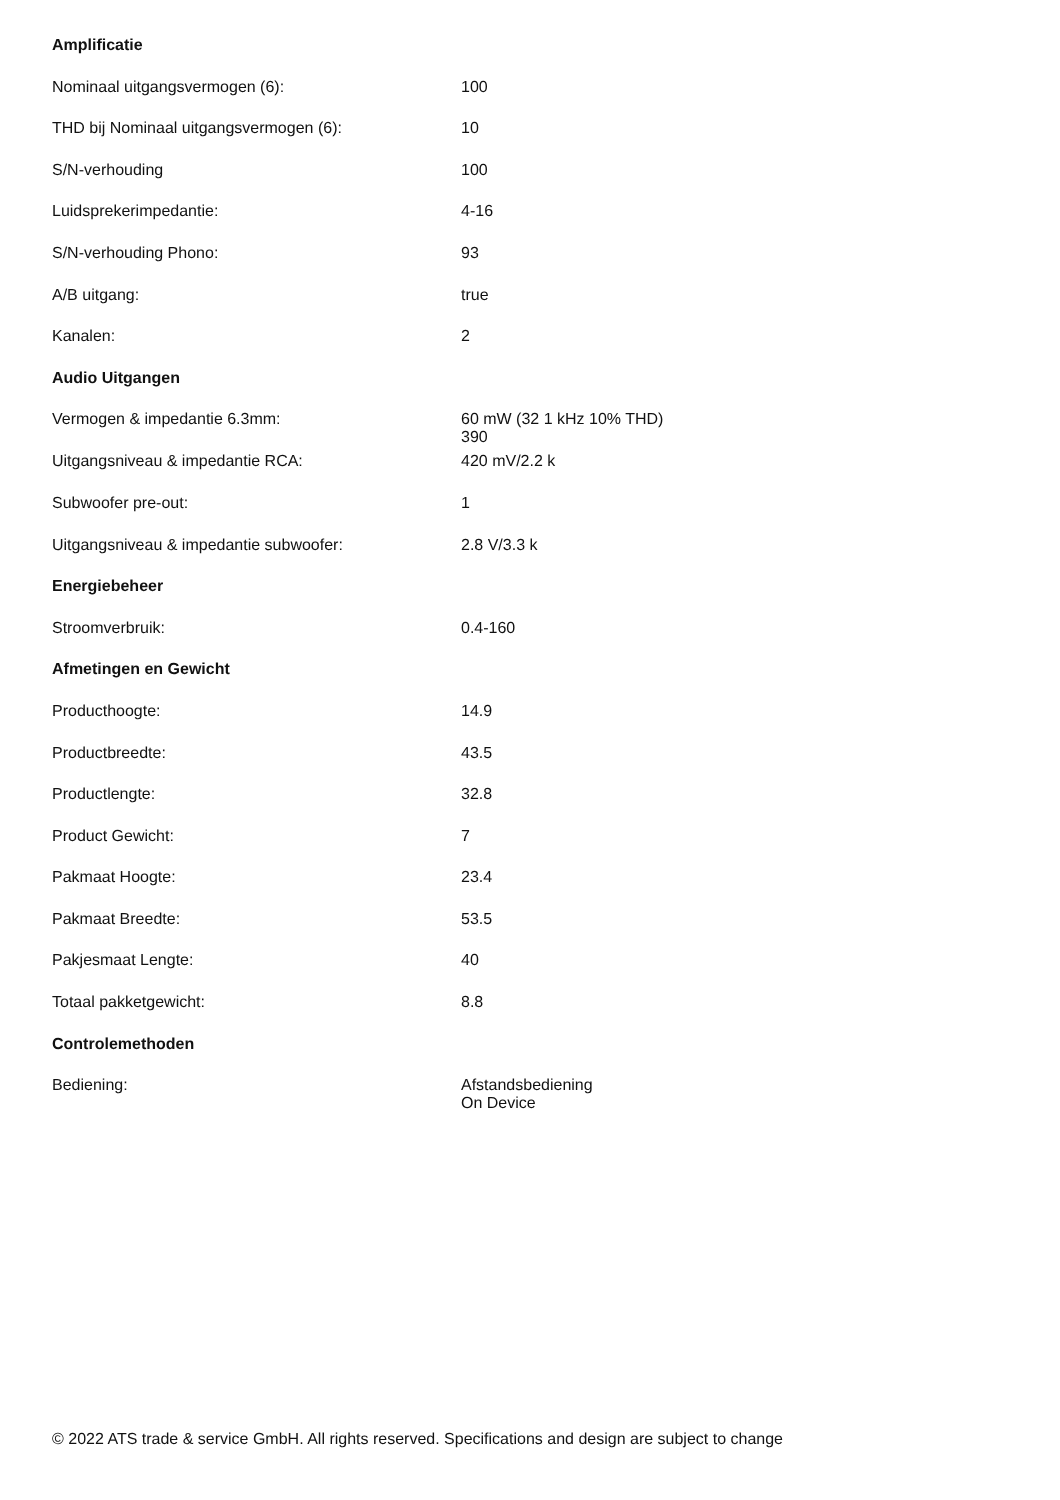| Amplificatie | |
| --- | --- |
| Nominaal uitgangsvermogen (6): | 100 |
| THD bij Nominaal uitgangsvermogen (6): | 10 |
| S/N-verhouding | 100 |
| Luidsprekerimpedantie: | 4-16 |
| S/N-verhouding Phono: | 93 |
| A/B uitgang: | true |
| Kanalen: | 2 |
| Audio Uitgangen | |
| Vermogen & impedantie 6.3mm: | 60 mW (32 1 kHz 10% THD) 390 |
| Uitgangsniveau & impedantie RCA: | 420 mV/2.2 k |
| Subwoofer pre-out: | 1 |
| Uitgangsniveau & impedantie subwoofer: | 2.8 V/3.3 k |
| Energiebeheer | |
| Stroomverbruik: | 0.4-160 |
| Afmetingen en Gewicht | |
| Producthoogte: | 14.9 |
| Productbreedte: | 43.5 |
| Productlengte: | 32.8 |
| Product Gewicht: | 7 |
| Pakmaat Hoogte: | 23.4 |
| Pakmaat Breedte: | 53.5 |
| Pakjesmaat Lengte: | 40 |
| Totaal pakketgewicht: | 8.8 |
| Controlemethoden | |
| Bediening: | Afstandsbediening On Device |
© 2022 ATS trade & service GmbH. All rights reserved. Specifications and design are subject to change